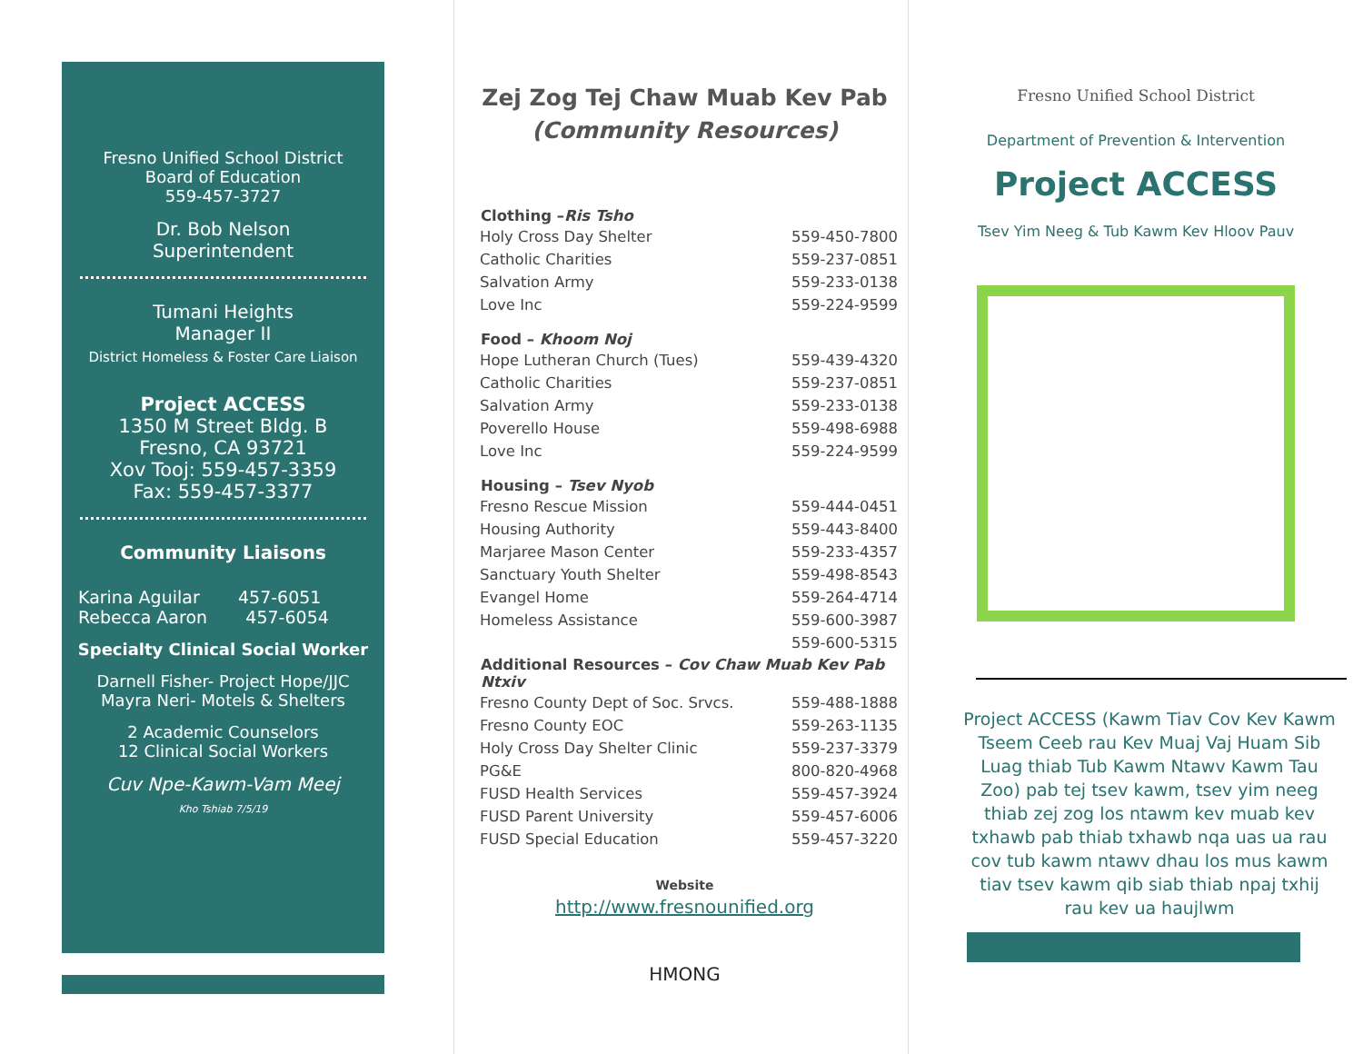Fresno Unified School District
Board of Education
559-457-3727
Dr. Bob Nelson
Superintendent
Tumani Heights
Manager II
District Homeless & Foster Care Liaison
Project ACCESS
1350 M Street Bldg. B
Fresno, CA 93721
Xov Tooj: 559-457-3359
Fax: 559-457-3377
Community Liaisons
Karina Aguilar 457-6051
Rebecca Aaron 457-6054
Specialty Clinical Social Worker
Darnell Fisher- Project Hope/JJC
Mayra Neri- Motels & Shelters
2 Academic Counselors
12 Clinical Social Workers
Cuv Npe-Kawm-Vam Meej
Kho Tshiab 7/5/19
Zej Zog Tej Chaw Muab Kev Pab
(Community Resources)
| Clothing – Ris Tsho | |
| --- | --- |
| Holy Cross Day Shelter | 559-450-7800 |
| Catholic Charities | 559-237-0851 |
| Salvation Army | 559-233-0138 |
| Love Inc | 559-224-9599 |
| Food – Khoom Noj | |
| Hope Lutheran Church (Tues) | 559-439-4320 |
| Catholic Charities | 559-237-0851 |
| Salvation Army | 559-233-0138 |
| Poverello House | 559-498-6988 |
| Love Inc | 559-224-9599 |
| Housing – Tsev Nyob | |
| Fresno Rescue Mission | 559-444-0451 |
| Housing Authority | 559-443-8400 |
| Marjaree Mason Center | 559-233-4357 |
| Sanctuary Youth Shelter | 559-498-8543 |
| Evangel Home | 559-264-4714 |
| Homeless Assistance | 559-600-3987 |
| | 559-600-5315 |
| Additional Resources – Cov Chaw Muab Kev Pab Ntxiv | |
| Fresno County Dept of Soc. Srvcs. | 559-488-1888 |
| Fresno County EOC | 559-263-1135 |
| Holy Cross Day Shelter Clinic | 559-237-3379 |
| PG&E | 800-820-4968 |
| FUSD Health Services | 559-457-3924 |
| FUSD Parent University | 559-457-6006 |
| FUSD Special Education | 559-457-3220 |
Website
http://www.fresnounified.org
HMONG
Fresno Unified School District
Department of Prevention & Intervention
Project ACCESS
Tsev Yim Neeg & Tub Kawm Kev Hloov Pauv
Project ACCESS (Kawm Tiav Cov Kev Kawm Tseem Ceeb rau Kev Muaj Vaj Huam Sib Luag thiab Tub Kawm Ntawv Kawm Tau Zoo) pab tej tsev kawm, tsev yim neeg thiab zej zog los ntawm kev muab kev txhawb pab thiab txhawb nqa uas ua rau cov tub kawm ntawv dhau los mus kawm tiav tsev kawm qib siab thiab npaj txhij rau kev ua haujlwm